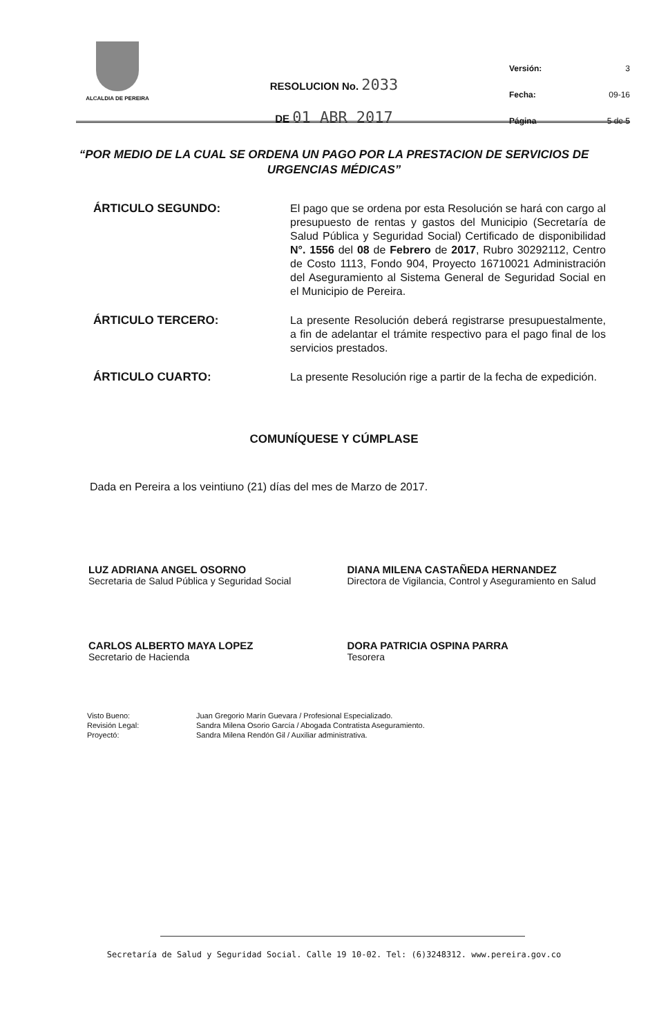ALCALDIA DE PEREIRA
RESOLUCION No. 2033
DE 01 ABR 2017
Versión: 3
Fecha: 09-16
Página 5 de 5
“POR MEDIO DE LA CUAL SE ORDENA UN PAGO POR LA PRESTACION DE SERVICIOS DE URGENCIAS MÉDICAS”
ÁRTICULO SEGUNDO:
El pago que se ordena por esta Resolución se hará con cargo al presupuesto de rentas y gastos del Municipio (Secretaría de Salud Pública y Seguridad Social) Certificado de disponibilidad N°. 1556 del 08 de Febrero de 2017, Rubro 30292112, Centro de Costo 1113, Fondo 904, Proyecto 16710021 Administración del Aseguramiento al Sistema General de Seguridad Social en el Municipio de Pereira.
ÁRTICULO TERCERO:
La presente Resolución deberá registrarse presupuestalmente, a fin de adelantar el trámite respectivo para el pago final de los servicios prestados.
ÁRTICULO CUARTO:
La presente Resolución rige a partir de la fecha de expedición.
COMUNÍQUESE Y CÚMPLASE
Dada en Pereira a los veintiuno (21) días del mes de Marzo de 2017.
LUZ ADRIANA ANGEL OSORNO
Secretaria de Salud Pública y Seguridad Social
DIANA MILENA CASTAÑEDA HERNANDEZ
Directora de Vigilancia, Control y Aseguramiento en Salud
CARLOS ALBERTO MAYA LOPEZ
Secretario de Hacienda
DORA PATRICIA OSPINA PARRA
Tesorera
Visto Bueno:
Revisión Legal:
Proyectó:
Juan Gregorio Marín Guevara / Profesional Especializado.
Sandra Milena Osorio García / Abogada Contratista Aseguramiento.
Sandra Milena Rendón Gil / Auxiliar administrativa.
Secretaría de Salud y Seguridad Social. Calle 19 10-02. Tel: (6)3248312. www.pereira.gov.co